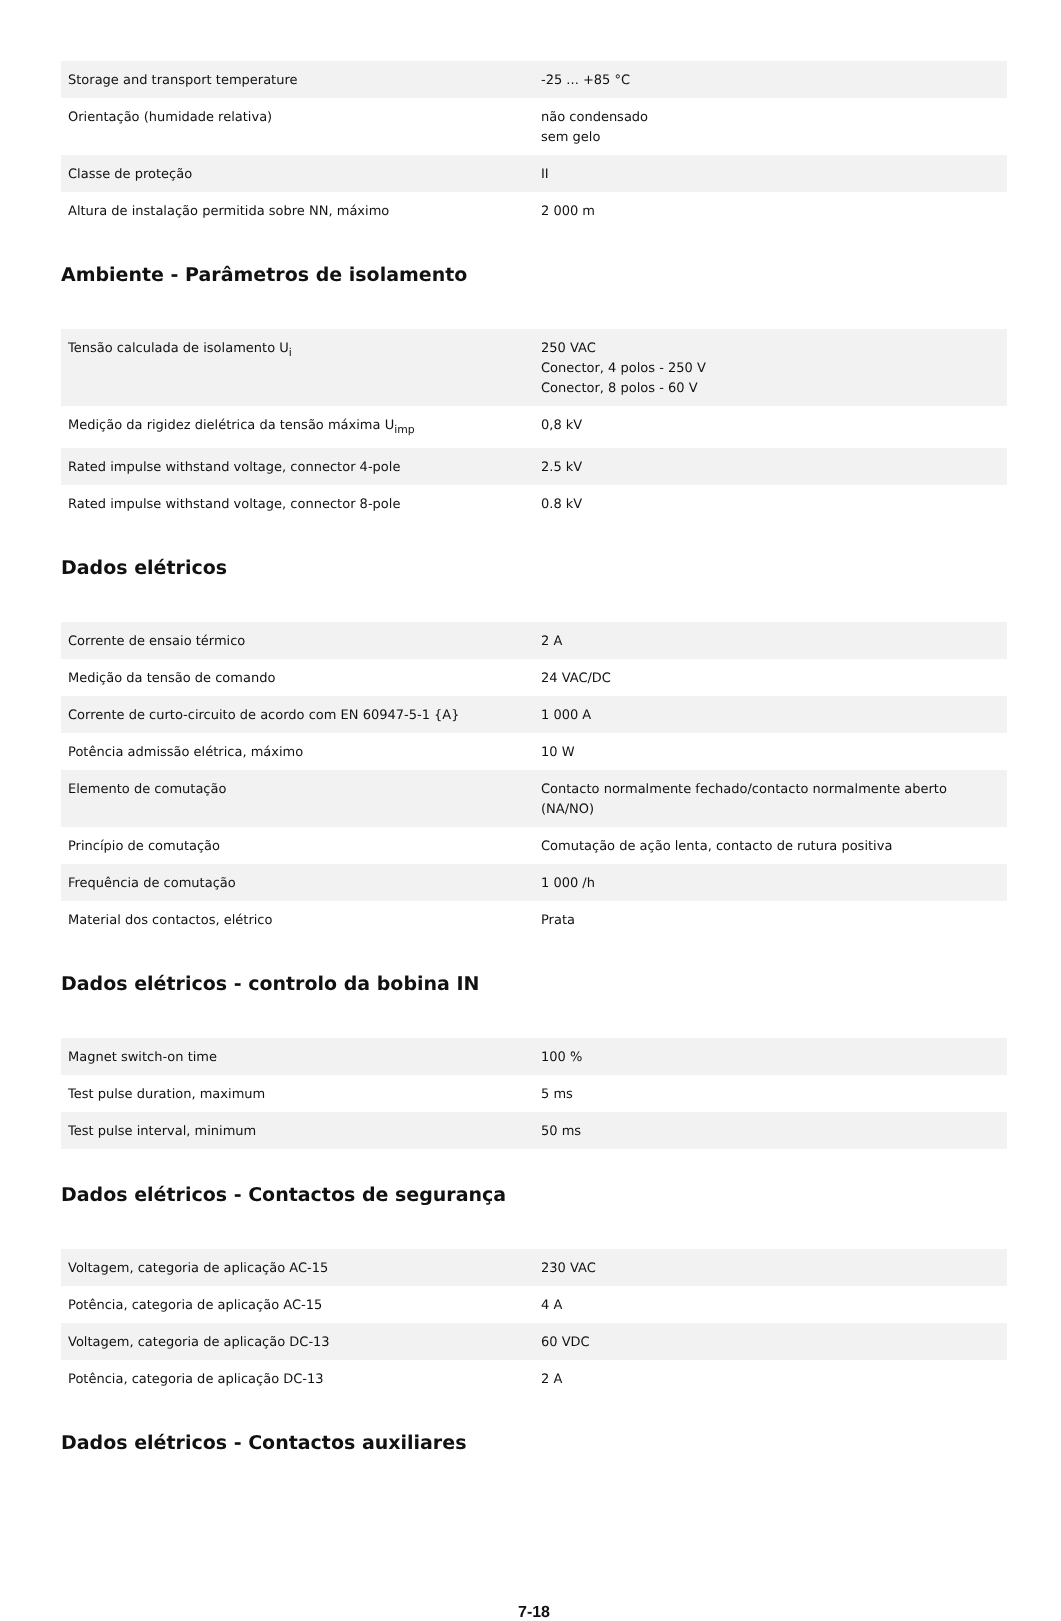| Storage and transport temperature | -25 ... +85 °C |
| Orientação (humidade relativa) | não condensado sem gelo |
| Classe de proteção | II |
| Altura de instalação permitida sobre NN, máximo | 2 000 m |
Ambiente - Parâmetros de isolamento
| Tensão calculada de isolamento U<sub>i</sub> | 250 VAC Conector, 4 polos - 250 V Conector, 8 polos - 60 V |
| Medição da rigidez dielétrica da tensão máxima U<sub>imp</sub> | 0,8 kV |
| Rated impulse withstand voltage, connector 4-pole | 2.5 kV |
| Rated impulse withstand voltage, connector 8-pole | 0.8 kV |
Dados elétricos
| Corrente de ensaio térmico | 2 A |
| Medição da tensão de comando | 24 VAC/DC |
| Corrente de curto-circuito de acordo com EN 60947-5-1 {A} | 1 000 A |
| Potência admissão elétrica, máximo | 10 W |
| Elemento de comutação | Contacto normalmente fechado/contacto normalmente aberto (NA/NO) |
| Princípio de comutação | Comutação de ação lenta, contacto de rutura positiva |
| Frequência de comutação | 1 000 /h |
| Material dos contactos, elétrico | Prata |
Dados elétricos - controlo da bobina IN
| Magnet switch-on time | 100 % |
| Test pulse duration, maximum | 5 ms |
| Test pulse interval, minimum | 50 ms |
Dados elétricos - Contactos de segurança
| Voltagem, categoria de aplicação AC-15 | 230 VAC |
| Potência, categoria de aplicação AC-15 | 4 A |
| Voltagem, categoria de aplicação DC-13 | 60 VDC |
| Potência, categoria de aplicação DC-13 | 2 A |
Dados elétricos - Contactos auxiliares
7-18